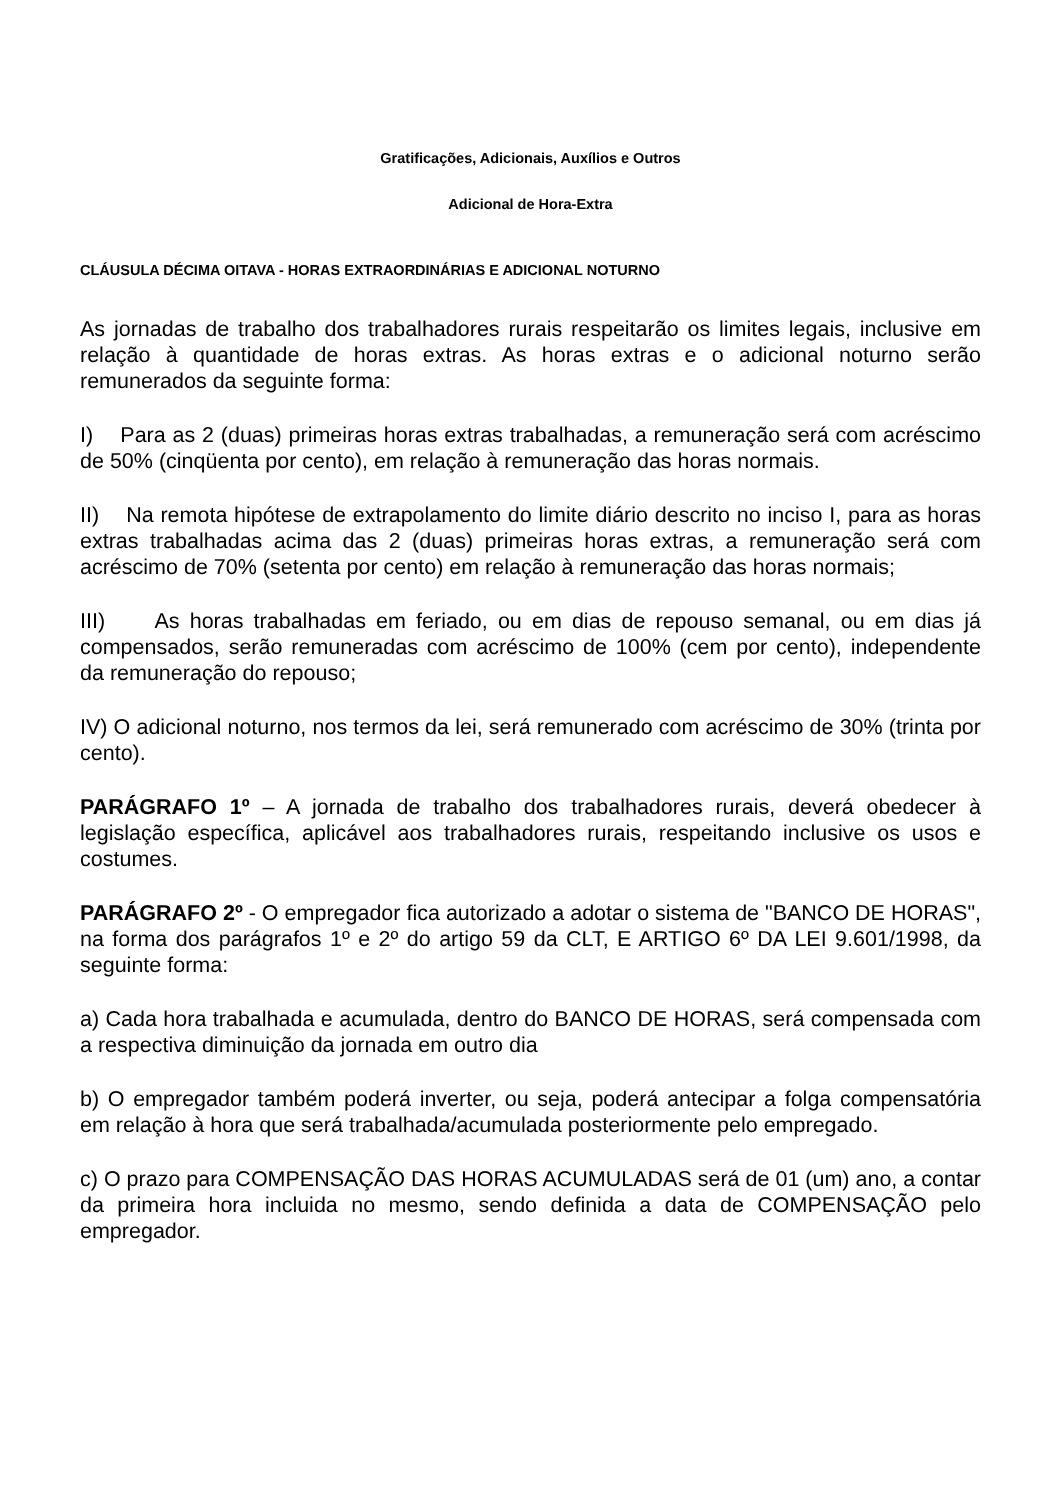Gratificações, Adicionais, Auxílios e Outros
Adicional de Hora-Extra
CLÁUSULA DÉCIMA OITAVA - HORAS EXTRAORDINÁRIAS E ADICIONAL NOTURNO
As jornadas de trabalho dos trabalhadores rurais respeitarão os limites legais, inclusive em relação à quantidade de horas extras. As horas extras e o adicional noturno serão remunerados da seguinte forma:
I) Para as 2 (duas) primeiras horas extras trabalhadas, a remuneração será com acréscimo de 50% (cinqüenta por cento), em relação à remuneração das horas normais.
II) Na remota hipótese de extrapolamento do limite diário descrito no inciso I, para as horas extras trabalhadas acima das 2 (duas) primeiras horas extras, a remuneração será com acréscimo de 70% (setenta por cento) em relação à remuneração das horas normais;
III) As horas trabalhadas em feriado, ou em dias de repouso semanal, ou em dias já compensados, serão remuneradas com acréscimo de 100% (cem por cento), independente da remuneração do repouso;
IV) O adicional noturno, nos termos da lei, será remunerado com acréscimo de 30% (trinta por cento).
PARÁGRAFO 1º – A jornada de trabalho dos trabalhadores rurais, deverá obedecer à legislação específica, aplicável aos trabalhadores rurais, respeitando inclusive os usos e costumes.
PARÁGRAFO 2º - O empregador fica autorizado a adotar o sistema de "BANCO DE HORAS", na forma dos parágrafos 1º e 2º do artigo 59 da CLT, E ARTIGO 6º DA LEI 9.601/1998, da seguinte forma:
a) Cada hora trabalhada e acumulada, dentro do BANCO DE HORAS, será compensada com a respectiva diminuição da jornada em outro dia
b) O empregador também poderá inverter, ou seja, poderá antecipar a folga compensatória em relação à hora que será trabalhada/acumulada posteriormente pelo empregado.
c) O prazo para COMPENSAÇÃO DAS HORAS ACUMULADAS será de 01 (um) ano, a contar da primeira hora incluida no mesmo, sendo definida a data de COMPENSAÇÃO pelo empregador.